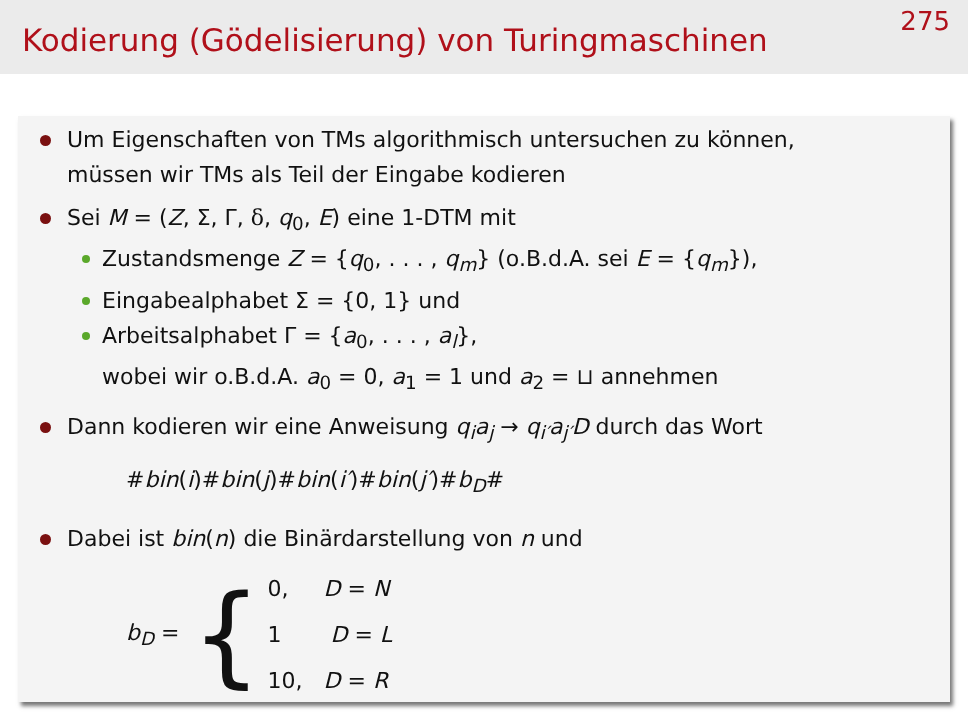Kodierung (Gödelisierung) von Turingmaschinen
275
Um Eigenschaften von TMs algorithmisch untersuchen zu können,
müssen wir TMs als Teil der Eingabe kodieren
Sei M = (Z, Σ, Γ, δ, q<sub>0</sub>, E) eine 1-DTM mit
Zustandsmenge Z = {q<sub>0</sub>, . . . , q<sub>m</sub>} (o.B.d.A. sei E = {q<sub>m</sub>}),
Eingabealphabet Σ = {0, 1} und
Arbeitsalphabet Γ = {a<sub>0</sub>, . . . , a<sub>l</sub>},
wobei wir o.B.d.A. a<sub>0</sub> = 0, a<sub>1</sub> = 1 und a<sub>2</sub> = ⊔ annehmen
Dann kodieren wir eine Anweisung q<sub>i</sub>a<sub>j</sub> → q<sub>i′</sub>a<sub>j′</sub>D durch das Wort
#bin(i)#bin(j)#bin(i′)#bin(j′)#b<sub>D</sub>#
Dabei ist bin(n) die Binärdarstellung von n und
b<sub>D</sub> =
{
0, D = N
1 D = L
10, D = R